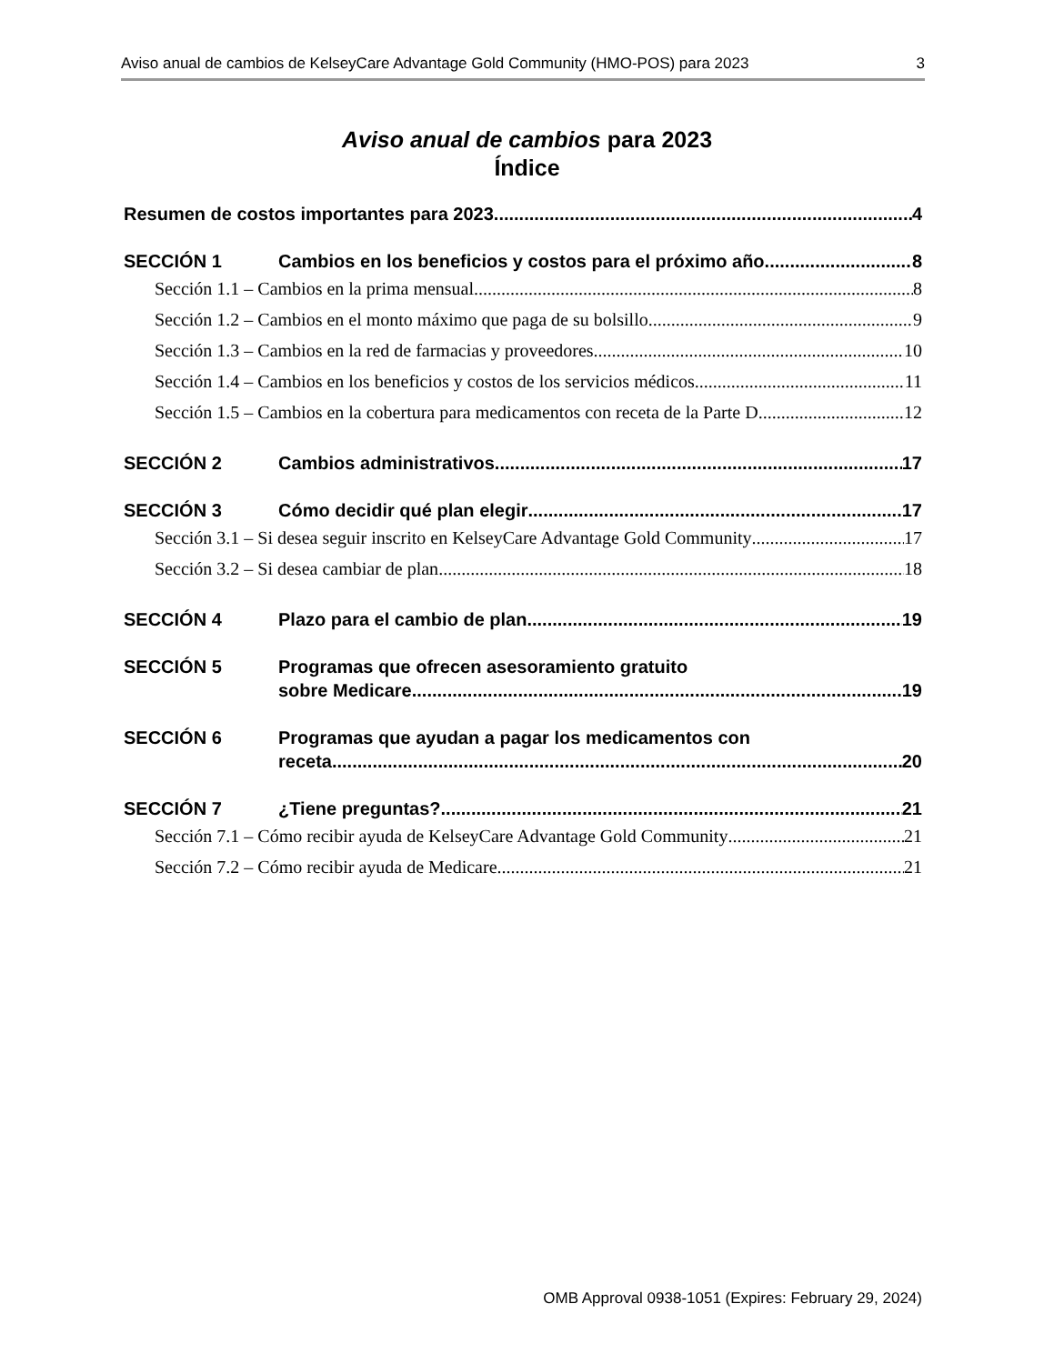Aviso anual de cambios de KelseyCare Advantage Gold Community (HMO-POS) para 2023 3
Aviso anual de cambios para 2023
Índice
Resumen de costos importantes para 2023 4
SECCIÓN 1 Cambios en los beneficios y costos para el próximo año 8
Sección 1.1 – Cambios en la prima mensual 8
Sección 1.2 – Cambios en el monto máximo que paga de su bolsillo 9
Sección 1.3 – Cambios en la red de farmacias y proveedores 10
Sección 1.4 – Cambios en los beneficios y costos de los servicios médicos 11
Sección 1.5 – Cambios en la cobertura para medicamentos con receta de la Parte D 12
SECCIÓN 2 Cambios administrativos 17
SECCIÓN 3 Cómo decidir qué plan elegir 17
Sección 3.1 – Si desea seguir inscrito en KelseyCare Advantage Gold Community 17
Sección 3.2 – Si desea cambiar de plan 18
SECCIÓN 4 Plazo para el cambio de plan 19
SECCIÓN 5 Programas que ofrecen asesoramiento gratuito
sobre Medicare 19
SECCIÓN 6 Programas que ayudan a pagar los medicamentos con
receta 20
SECCIÓN 7 ¿Tiene preguntas? 21
Sección 7.1 – Cómo recibir ayuda de KelseyCare Advantage Gold Community 21
Sección 7.2 – Cómo recibir ayuda de Medicare 21
OMB Approval 0938-1051 (Expires: February 29, 2024)